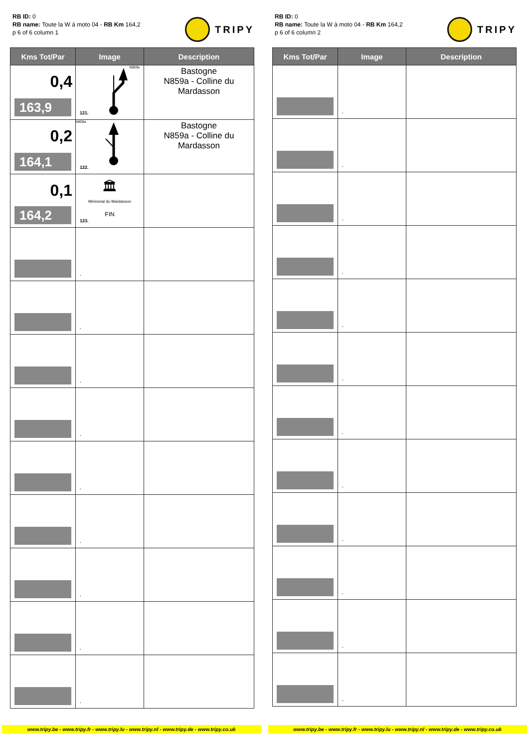RB ID: 0
RB name: Toute la W à moto 04 - RB Km 164,2
p 6 of 6 column 1
TRIPY
| Kms Tot/Par | Image | Description |
| --- | --- | --- |
| 0,4 163,9 | N859a 121. | Bastogne N859a - Colline du Mardasson |
| 0,2 164,1 | N859a 122. | Bastogne N859a - Colline du Mardasson |
| 0,1 164,2 | 🏛 Mémorial du Mardasson FIN 123. | |
| | . | |
| | . | |
| | . | |
| | . | |
| | . | |
| | . | |
| | . | |
| | . | |
| | . | |
RB ID: 0
RB name: Toute la W à moto 04 - RB Km 164,2
p 6 of 6 column 2
TRIPY
| Kms Tot/Par | Image | Description |
| --- | --- | --- |
| | . | |
| | . | |
| | . | |
| | . | |
| | . | |
| | . | |
| | . | |
| | . | |
| | . | |
| | . | |
| | . | |
| | . | |
www.tripy.be - www.tripy.fr - www.tripy.lu - www.tripy.nl - www.tripy.de - www.tripy.co.uk
www.tripy.be - www.tripy.fr - www.tripy.lu - www.tripy.nl - www.tripy.de - www.tripy.co.uk